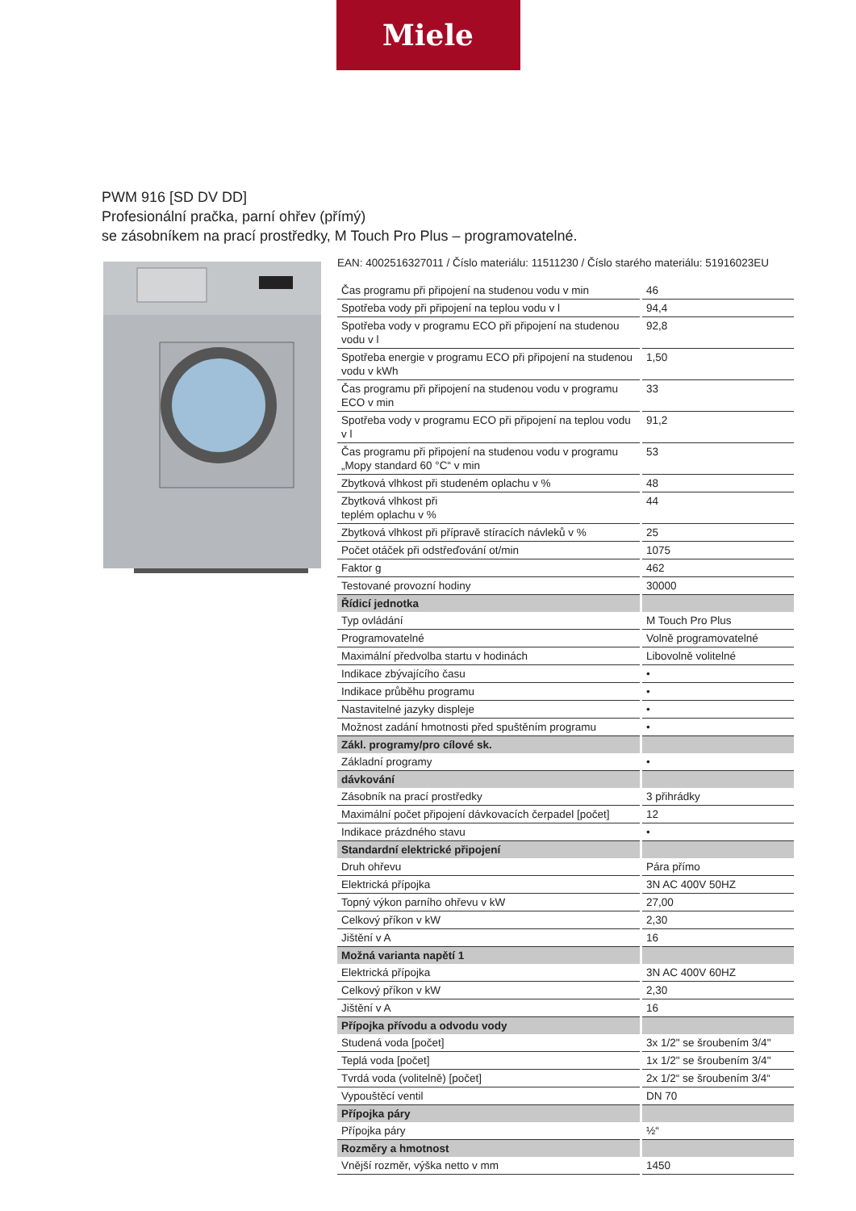Miele
PWM 916 [SD DV DD]
Profesionální pračka, parní ohřev (přímý)
se zásobníkem na prací prostředky, M Touch Pro Plus – programovatelné.
EAN: 4002516327011 / Číslo materiálu: 11511230 / Číslo starého materiálu: 51916023EU
| Čas programu při připojení na studenou vodu v min | 46 |
| Spotřeba vody při připojení na teplou vodu v l | 94,4 |
| Spotřeba vody v programu ECO při připojení na studenou vodu v l | 92,8 |
| Spotřeba energie v programu ECO při připojení na studenou vodu v kWh | 1,50 |
| Čas programu při připojení na studenou vodu v programu ECO v min | 33 |
| Spotřeba vody v programu ECO při připojení na teplou vodu v l | 91,2 |
| Čas programu při připojení na studenou vodu v programu „Mopy standard 60 °C“ v min | 53 |
| Zbytková vlhkost při studeném oplachu v % | 48 |
| Zbytková vlhkost při teplém oplachu v % | 44 |
| Zbytková vlhkost při přípravě stíracích návleků v % | 25 |
| Počet otáček při odstřeďování ot/min | 1075 |
| Faktor g | 462 |
| Testované provozní hodiny | 30000 |
| Řídicí jednotka | |
| Typ ovládání | M Touch Pro Plus |
| Programovatelné | Volně programovatelné |
| Maximální předvolba startu v hodinách | Libovolně volitelné |
| Indikace zbývajícího času | • |
| Indikace průběhu programu | • |
| Nastavitelné jazyky displeje | • |
| Možnost zadání hmotnosti před spuštěním programu | • |
| Zákl. programy/pro cílové sk. | |
| Základní programy | • |
| dávkování | |
| Zásobník na prací prostředky | 3 přihrádky |
| Maximální počet připojení dávkovacích čerpadel [počet] | 12 |
| Indikace prázdného stavu | • |
| Standardní elektrické připojení | |
| Druh ohřevu | Pára přímo |
| Elektrická přípojka | 3N AC 400V 50HZ |
| Topný výkon parního ohřevu v kW | 27,00 |
| Celkový příkon v kW | 2,30 |
| Jištění v A | 16 |
| Možná varianta napětí 1 | |
| Elektrická přípojka | 3N AC 400V 60HZ |
| Celkový příkon v kW | 2,30 |
| Jištění v A | 16 |
| Přípojka přívodu a odvodu vody | |
| Studená voda [počet] | 3x 1/2" se šroubením 3/4" |
| Teplá voda [počet] | 1x 1/2" se šroubením 3/4" |
| Tvrdá voda (volitelně) [počet] | 2x 1/2“ se šroubením 3/4“ |
| Vypouštěcí ventil | DN 70 |
| Přípojka páry | |
| Přípojka páry | ½“ |
| Rozměry a hmotnost | |
| Vnější rozměr, výška netto v mm | 1450 |